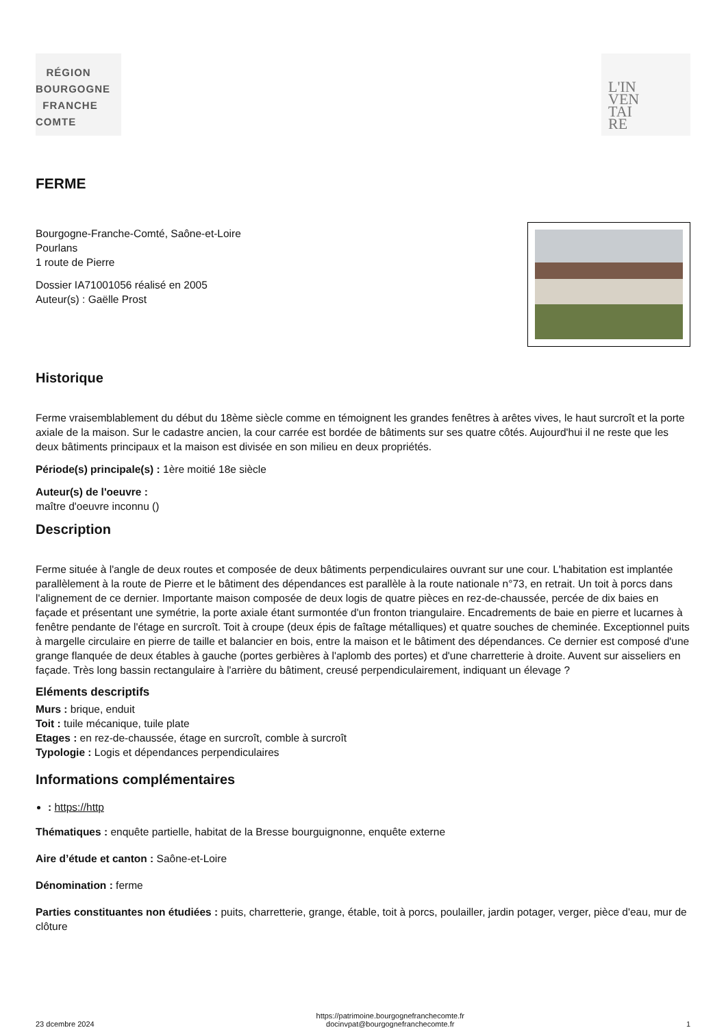RÉGION
BOURGOGNE
FRANCHE
COMTE
L'IN
VEN
TAI
RE
FERME
Bourgogne-Franche-Comté, Saône-et-Loire
Pourlans
1 route de Pierre
Dossier IA71001056 réalisé en 2005
Auteur(s) : Gaëlle Prost
Historique
Ferme vraisemblablement du début du 18ème siècle comme en témoignent les grandes fenêtres à arêtes vives, le haut surcroît et la porte axiale de la maison. Sur le cadastre ancien, la cour carrée est bordée de bâtiments sur ses quatre côtés. Aujourd'hui il ne reste que les deux bâtiments principaux et la maison est divisée en son milieu en deux propriétés.
Période(s) principale(s) : 1ère moitié 18e siècle
Auteur(s) de l'oeuvre :
maître d'oeuvre inconnu ()
Description
Ferme située à l'angle de deux routes et composée de deux bâtiments perpendiculaires ouvrant sur une cour. L'habitation est implantée parallèlement à la route de Pierre et le bâtiment des dépendances est parallèle à la route nationale n°73, en retrait. Un toit à porcs dans l'alignement de ce dernier. Importante maison composée de deux logis de quatre pièces en rez-de-chaussée, percée de dix baies en façade et présentant une symétrie, la porte axiale étant surmontée d'un fronton triangulaire. Encadrements de baie en pierre et lucarnes à fenêtre pendante de l'étage en surcroît. Toit à croupe (deux épis de faîtage métalliques) et quatre souches de cheminée. Exceptionnel puits à margelle circulaire en pierre de taille et balancier en bois, entre la maison et le bâtiment des dépendances. Ce dernier est composé d'une grange flanquée de deux étables à gauche (portes gerbières à l'aplomb des portes) et d'une charretterie à droite. Auvent sur aisseliers en façade. Très long bassin rectangulaire à l'arrière du bâtiment, creusé perpendiculairement, indiquant un élevage ?
Eléments descriptifs
Murs : brique, enduit
Toit : tuile mécanique, tuile plate
Etages : en rez-de-chaussée, étage en surcroît, comble à surcroît
Typologie : Logis et dépendances perpendiculaires
Informations complémentaires
: https://http
Thématiques : enquête partielle, habitat de la Bresse bourguignonne, enquête externe
Aire d’étude et canton : Saône-et-Loire
Dénomination : ferme
Parties constituantes non étudiées : puits, charretterie, grange, étable, toit à porcs, poulailler, jardin potager, verger, pièce d'eau, mur de clôture
23 dcembre 2024 https://patrimoine.bourgognefranchecomte.fr
docinvpat@bourgognefranchecomte.fr 1